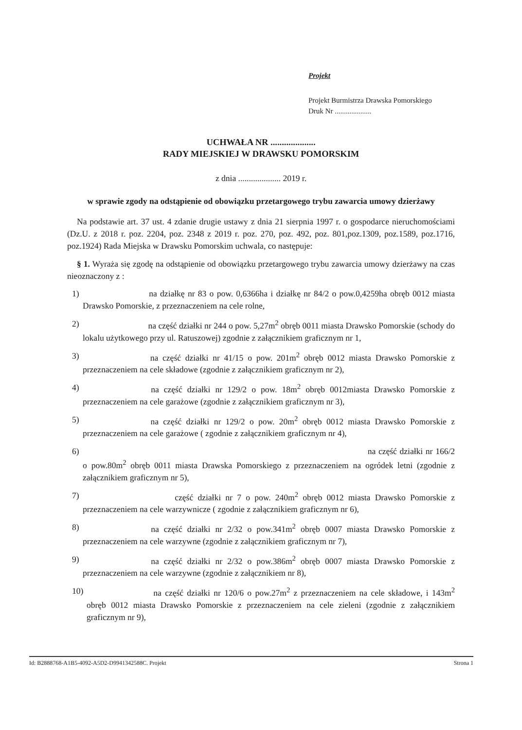Projekt
Projekt Burmistrza Drawska Pomorskiego
Druk Nr ....................
UCHWAŁA NR ....................
RADY MIEJSKIEJ W DRAWSKU POMORSKIM
z dnia .................... 2019 r.
w sprawie zgody na odstąpienie od obowiązku przetargowego trybu zawarcia umowy dzierżawy
Na podstawie art. 37 ust. 4 zdanie drugie ustawy z dnia 21 sierpnia 1997 r. o gospodarce nieruchomościami (Dz.U. z 2018 r. poz. 2204, poz. 2348 z 2019 r. poz. 270, poz. 492, poz. 801,poz.1309, poz.1589, poz.1716, poz.1924) Rada Miejska w Drawsku Pomorskim uchwala, co następuje:
§ 1. Wyraża się zgodę na odstąpienie od obowiązku przetargowego trybu zawarcia umowy dzierżawy na czas nieoznaczony z :
1) na działkę nr 83 o pow. 0,6366ha i działkę nr 84/2 o pow.0,4259ha obręb 0012 miasta Drawsko Pomorskie, z przeznaczeniem na cele rolne,
2) na część działki nr 244 o pow. 5,27m<sup>2</sup> obręb 0011 miasta Drawsko Pomorskie (schody do lokalu użytkowego przy ul. Ratuszowej) zgodnie z załącznikiem graficznym nr 1,
3) na część działki nr 41/15 o pow. 201m<sup>2</sup> obręb 0012 miasta Drawsko Pomorskie z przeznaczeniem na cele składowe (zgodnie z załącznikiem graficznym nr 2),
4) na część działki nr 129/2 o pow. 18m<sup>2</sup> obręb 0012miasta Drawsko Pomorskie z przeznaczeniem na cele garażowe (zgodnie z załącznikiem graficznym nr 3),
5) na część działki nr 129/2 o pow. 20m<sup>2</sup> obręb 0012 miasta Drawsko Pomorskie z przeznaczeniem na cele garażowe ( zgodnie z załącznikiem graficznym nr 4),
6) na część działki nr 166/2 o pow.80m<sup>2</sup> obręb 0011 miasta Drawska Pomorskiego z przeznaczeniem na ogródek letni (zgodnie z załącznikiem graficznym nr 5),
7) część działki nr 7 o pow. 240m<sup>2</sup> obręb 0012 miasta Drawsko Pomorskie z przeznaczeniem na cele warzywnicze ( zgodnie z załącznikiem graficznym nr 6),
8) na część działki nr 2/32 o pow.341m<sup>2</sup> obręb 0007 miasta Drawsko Pomorskie z przeznaczeniem na cele warzywne (zgodnie z załącznikiem graficznym nr 7),
9) na część działki nr 2/32 o pow.386m<sup>2</sup> obręb 0007 miasta Drawsko Pomorskie z przeznaczeniem na cele warzywne (zgodnie z załącznikiem nr 8),
10) na część działki nr 120/6 o pow.27m<sup>2</sup> z przeznaczeniem na cele składowe, i 143m<sup>2</sup> obręb 0012 miasta Drawsko Pomorskie z przeznaczeniem na cele zieleni (zgodnie z załącznikiem graficznym nr 9),
Id: B2888768-A1B5-4092-A5D2-D9941342588C. Projekt Strona 1